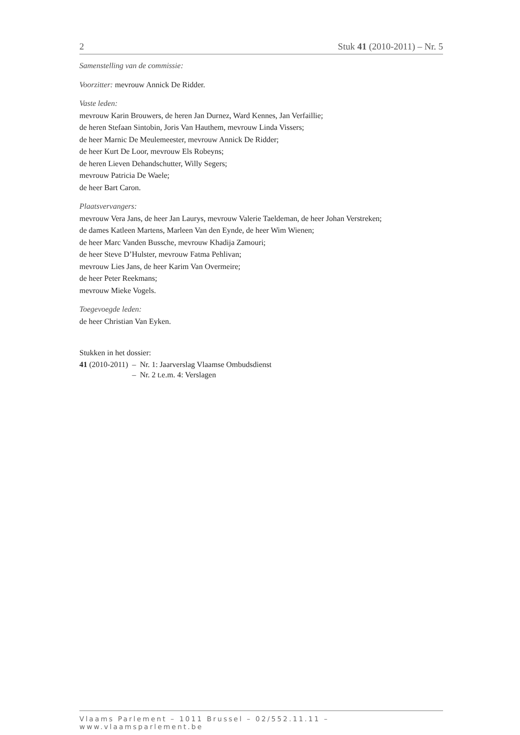2 Stuk 41 (2010-2011) – Nr. 5
Samenstelling van de commissie:
Voorzitter: mevrouw Annick De Ridder.
Vaste leden:
mevrouw Karin Brouwers, de heren Jan Durnez, Ward Kennes, Jan Verfaillie;
de heren Stefaan Sintobin, Joris Van Hauthem, mevrouw Linda Vissers;
de heer Marnic De Meulemeester, mevrouw Annick De Ridder;
de heer Kurt De Loor, mevrouw Els Robeyns;
de heren Lieven Dehandschutter, Willy Segers;
mevrouw Patricia De Waele;
de heer Bart Caron.
Plaatsvervangers:
mevrouw Vera Jans, de heer Jan Laurys, mevrouw Valerie Taeldeman, de heer Johan Verstreken;
de dames Katleen Martens, Marleen Van den Eynde, de heer Wim Wienen;
de heer Marc Vanden Bussche, mevrouw Khadija Zamouri;
de heer Steve D’Hulster, mevrouw Fatma Pehlivan;
mevrouw Lies Jans, de heer Karim Van Overmeire;
de heer Peter Reekmans;
mevrouw Mieke Vogels.
Toegevoegde leden:
de heer Christian Van Eyken.
Stukken in het dossier:
| 41 (2010-2011) | – Nr. 1: Jaarverslag Vlaamse Ombudsdienst |
| | – Nr. 2 t.e.m. 4: Verslagen |
Vlaams Parlement – 1011 Brussel – 02/552.11.11 – www.vlaamsparlement.be